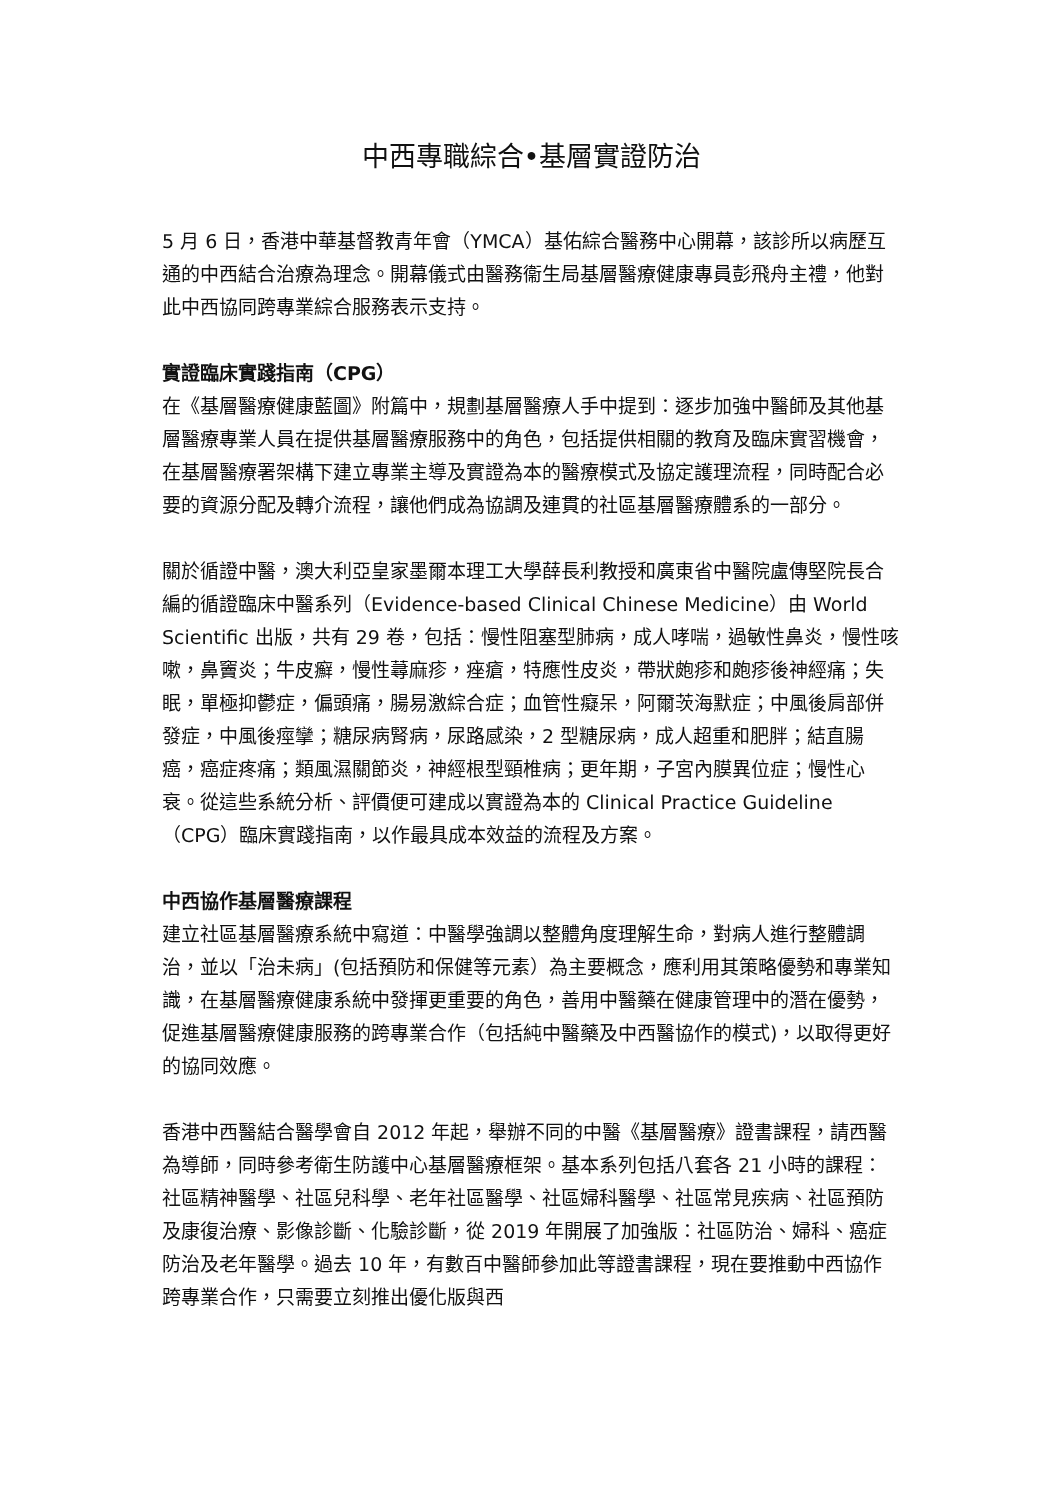中西專職綜合•基層實證防治
5 月 6 日，香港中華基督教青年會（YMCA）基佑綜合醫務中心開幕，該診所以病歷互通的中西結合治療為理念。開幕儀式由醫務衞生局基層醫療健康專員彭飛舟主禮，他對此中西協同跨專業綜合服務表示支持。
實證臨床實踐指南（CPG）
在《基層醫療健康藍圖》附篇中，規劃基層醫療人手中提到：逐步加強中醫師及其他基層醫療專業人員在提供基層醫療服務中的角色，包括提供相關的教育及臨床實習機會，在基層醫療署架構下建立專業主導及實證為本的醫療模式及協定護理流程，同時配合必要的資源分配及轉介流程，讓他們成為協調及連貫的社區基層醫療體系的一部分。
關於循證中醫，澳大利亞皇家墨爾本理工大學薛長利教授和廣東省中醫院盧傳堅院長合編的循證臨床中醫系列（Evidence-based Clinical Chinese Medicine）由 World Scientific 出版，共有 29 卷，包括：慢性阻塞型肺病，成人哮喘，過敏性鼻炎，慢性咳嗽，鼻竇炎；牛皮癬，慢性蕁麻疹，痤瘡，特應性皮炎，帶狀皰疹和皰疹後神經痛；失眠，單極抑鬱症，偏頭痛，腸易激綜合症；血管性癡呆，阿爾茨海默症；中風後肩部併發症，中風後痙攣；糖尿病腎病，尿路感染，2 型糖尿病，成人超重和肥胖；結直腸癌，癌症疼痛；類風濕關節炎，神經根型頸椎病；更年期，子宮內膜異位症；慢性心衰。從這些系統分析、評價便可建成以實證為本的 Clinical Practice Guideline（CPG）臨床實踐指南，以作最具成本效益的流程及方案。
中西協作基層醫療課程
建立社區基層醫療系統中寫道：中醫學強調以整體角度理解生命，對病人進行整體調治，並以「治未病」(包括預防和保健等元素）為主要概念，應利用其策略優勢和專業知識，在基層醫療健康系統中發揮更重要的角色，善用中醫藥在健康管理中的潛在優勢，促進基層醫療健康服務的跨專業合作（包括純中醫藥及中西醫協作的模式)，以取得更好的協同效應。
香港中西醫結合醫學會自 2012 年起，舉辦不同的中醫《基層醫療》證書課程，請西醫為導師，同時參考衛生防護中心基層醫療框架。基本系列包括八套各 21 小時的課程：社區精神醫學、社區兒科學、老年社區醫學、社區婦科醫學、社區常見疾病、社區預防及康復治療、影像診斷、化驗診斷，從 2019 年開展了加強版：社區防治、婦科、癌症防治及老年醫學。過去 10 年，有數百中醫師參加此等證書課程，現在要推動中西協作跨專業合作，只需要立刻推出優化版與西